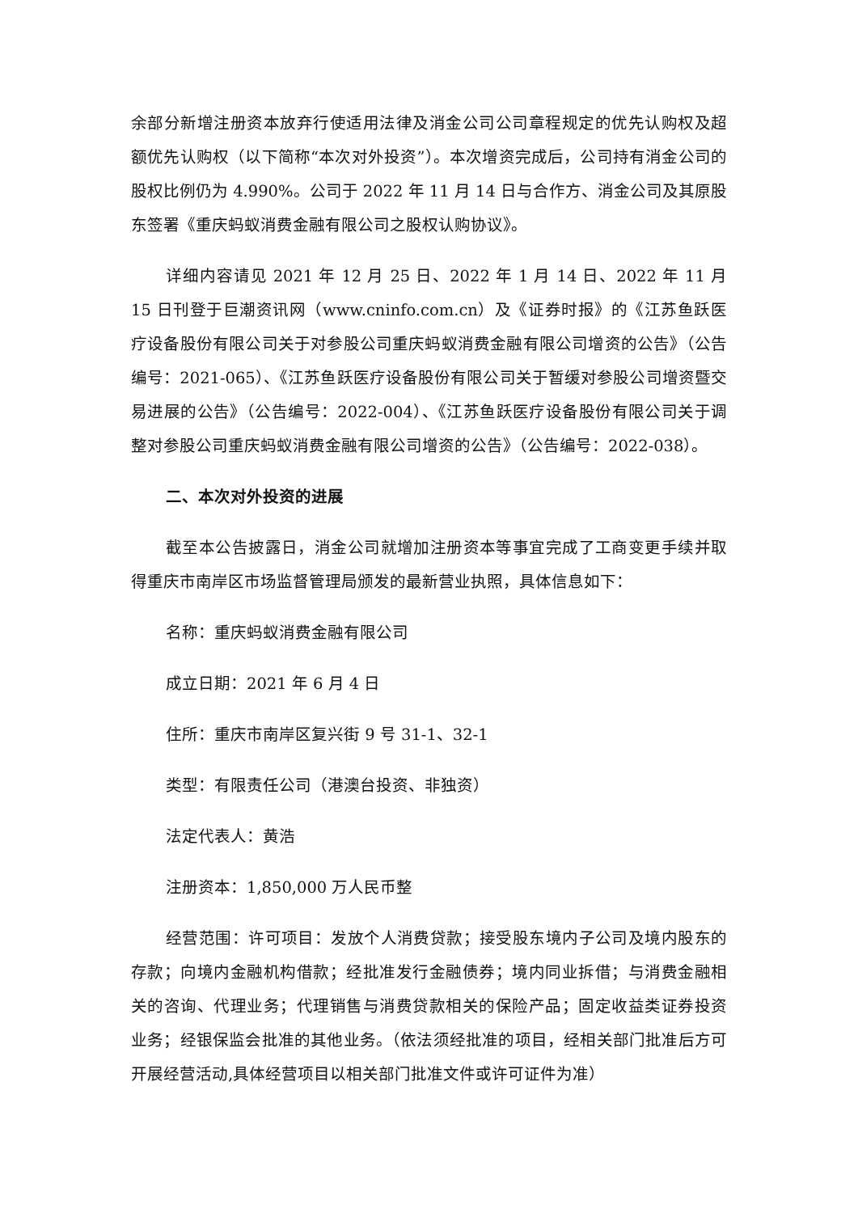余部分新增注册资本放弃行使适用法律及消金公司公司章程规定的优先认购权及超额优先认购权（以下简称“本次对外投资”）。本次增资完成后，公司持有消金公司的股权比例仍为 4.990%。公司于 2022 年 11 月 14 日与合作方、消金公司及其原股东签署《重庆蚂蚁消费金融有限公司之股权认购协议》。
详细内容请见 2021 年 12 月 25 日、2022 年 1 月 14 日、2022 年 11 月 15 日刊登于巨潮资讯网（www.cninfo.com.cn）及《证券时报》的《江苏鱼跃医疗设备股份有限公司关于对参股公司重庆蚂蚁消费金融有限公司增资的公告》（公告编号：2021-065）、《江苏鱼跃医疗设备股份有限公司关于暂缓对参股公司增资暨交易进展的公告》（公告编号：2022-004）、《江苏鱼跃医疗设备股份有限公司关于调整对参股公司重庆蚂蚁消费金融有限公司增资的公告》（公告编号：2022-038）。
二、本次对外投资的进展
截至本公告披露日，消金公司就增加注册资本等事宜完成了工商变更手续并取得重庆市南岸区市场监督管理局颁发的最新营业执照，具体信息如下：
名称：重庆蚂蚁消费金融有限公司
成立日期：2021 年 6 月 4 日
住所：重庆市南岸区复兴街 9 号 31-1、32-1
类型：有限责任公司（港澳台投资、非独资）
法定代表人：黄浩
注册资本：1,850,000 万人民币整
经营范围：许可项目：发放个人消费贷款；接受股东境内子公司及境内股东的存款；向境内金融机构借款；经批准发行金融债券；境内同业拆借；与消费金融相关的咨询、代理业务；代理销售与消费贷款相关的保险产品；固定收益类证券投资业务；经银保监会批准的其他业务。（依法须经批准的项目，经相关部门批准后方可开展经营活动,具体经营项目以相关部门批准文件或许可证件为准）